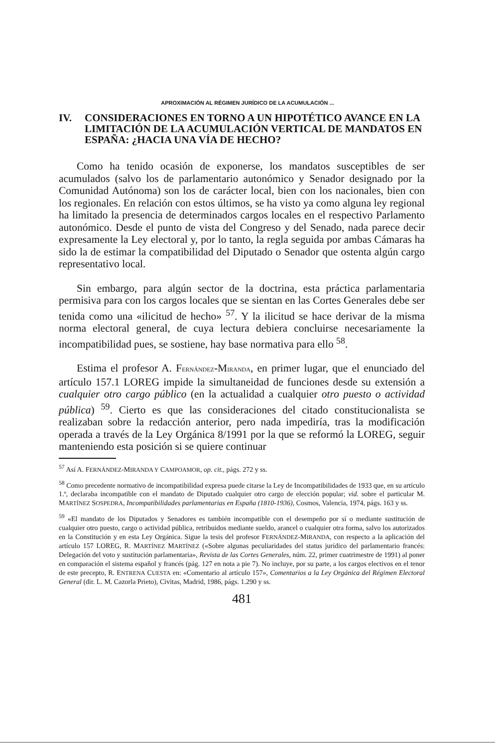APROXIMACIÓN AL RÉGIMEN JURÍDICO DE LA ACUMULACIÓN ...
IV. CONSIDERACIONES EN TORNO A UN HIPOTÉTICO AVANCE EN LA LIMITACIÓN DE LA ACUMULACIÓN VERTICAL DE MANDATOS EN ESPAÑA: ¿HACIA UNA VÍA DE HECHO?
Como ha tenido ocasión de exponerse, los mandatos susceptibles de ser acumulados (salvo los de parlamentario autonómico y Senador designado por la Comunidad Autónoma) son los de carácter local, bien con los nacionales, bien con los regionales. En relación con estos últimos, se ha visto ya como alguna ley regional ha limitado la presencia de determinados cargos locales en el respectivo Parlamento autonómico. Desde el punto de vista del Congreso y del Senado, nada parece decir expresamente la Ley electoral y, por lo tanto, la regla seguida por ambas Cámaras ha sido la de estimar la compatibilidad del Diputado o Senador que ostenta algún cargo representativo local.
Sin embargo, para algún sector de la doctrina, esta práctica parlamentaria permisiva para con los cargos locales que se sientan en las Cortes Generales debe ser tenida como una «ilicitud de hecho» <sup>57</sup>. Y la ilicitud se hace derivar de la misma norma electoral general, de cuya lectura debiera concluirse necesariamente la incompatibilidad pues, se sostiene, hay base normativa para ello <sup>58</sup>.
Estima el profesor A. FERNÁNDEZ-MIRANDA, en primer lugar, que el enunciado del artículo 157.1 LOREG impide la simultaneidad de funciones desde su extensión a cualquier otro cargo público (en la actualidad a cualquier otro puesto o actividad pública) <sup>59</sup>. Cierto es que las consideraciones del citado constitucionalista se realizaban sobre la redacción anterior, pero nada impediría, tras la modificación operada a través de la Ley Orgánica 8/1991 por la que se reformó la LOREG, seguir manteniendo esta posición si se quiere continuar
<sup>57</sup> Así A. FERNÁNDEZ-MIRANDA Y CAMPOAMOR, op. cit., págs. 272 y ss.
<sup>58</sup> Como precedente normativo de incompatibilidad expresa puede citarse la Ley de Incompatibilidades de 1933 que, en su artículo 1.º, declaraba incompatible con el mandato de Diputado cualquier otro cargo de elección popular; vid. sobre el particular M. MARTÍNEZ SOSPEDRA, Incompatibilidades parlamentarias en España (1810-1936), Cosmos, Valencia, 1974, págs. 163 y ss.
<sup>59</sup> «El mandato de los Diputados y Senadores es también incompatible con el desempeño por sí o mediante sustitución de cualquier otro puesto, cargo o actividad pública, retribuidos mediante sueldo, arancel o cualquier otra forma, salvo los autorizados en la Constitución y en esta Ley Orgánica. Sigue la tesis del profesor FERNÁNDEZ-MIRANDA, con respecto a la aplicación del artículo 157 LOREG, R. MARTÍNEZ MARTÍNEZ («Sobre algunas peculiaridades del status jurídico del parlamentario francés: Delegación del voto y sustitución parlamentaria», Revista de las Cortes Generales, núm. 22, primer cuatrimestre de 1991) al poner en comparación el sistema español y francés (pág. 127 en nota a pie 7). No incluye, por su parte, a los cargos electivos en el tenor de este precepto, R. ENTRENA CUESTA en: «Comentario al artículo 157», Comentarios a la Ley Orgánica del Régimen Electoral General (dir. L. M. Cazorla Prieto), Civitas, Madrid, 1986, págs. 1.290 y ss.
481